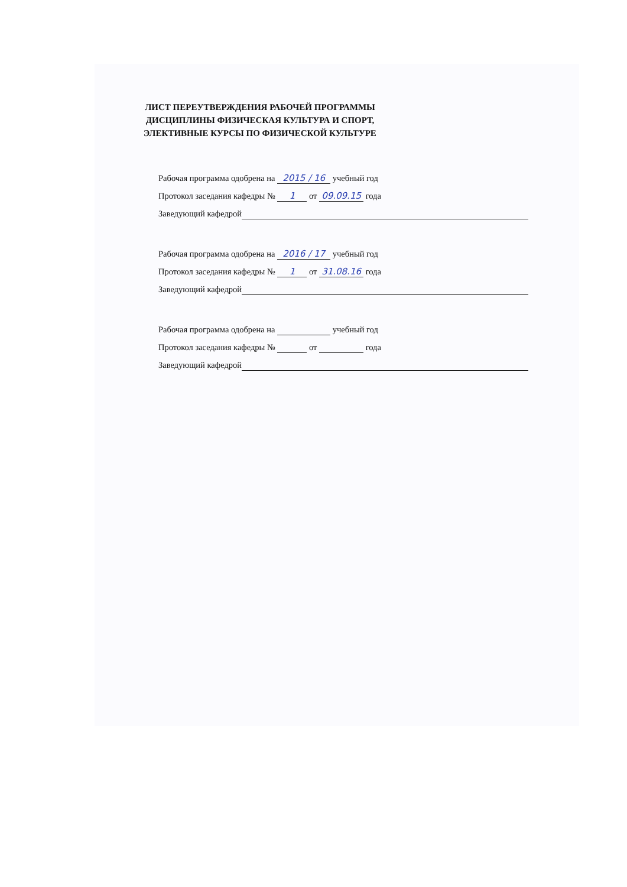ЛИСТ ПЕРЕУТВЕРЖДЕНИЯ РАБОЧЕЙ ПРОГРАММЫ
ДИСЦИПЛИНЫ ФИЗИЧЕСКАЯ КУЛЬТУРА И СПОРТ,
ЭЛЕКТИВНЫЕ КУРСЫ ПО ФИЗИЧЕСКОЙ КУЛЬТУРЕ
Рабочая программа одобрена на 2015 / 16 учебный год
Протокол заседания кафедры № 1 от 09.09.15 года
Заведующий кафедрой
Рабочая программа одобрена на 2016 / 17 учебный год
Протокол заседания кафедры № 1 от 31.08.16 года
Заведующий кафедрой
Рабочая программа одобрена на учебный год
Протокол заседания кафедры № от года
Заведующий кафедрой